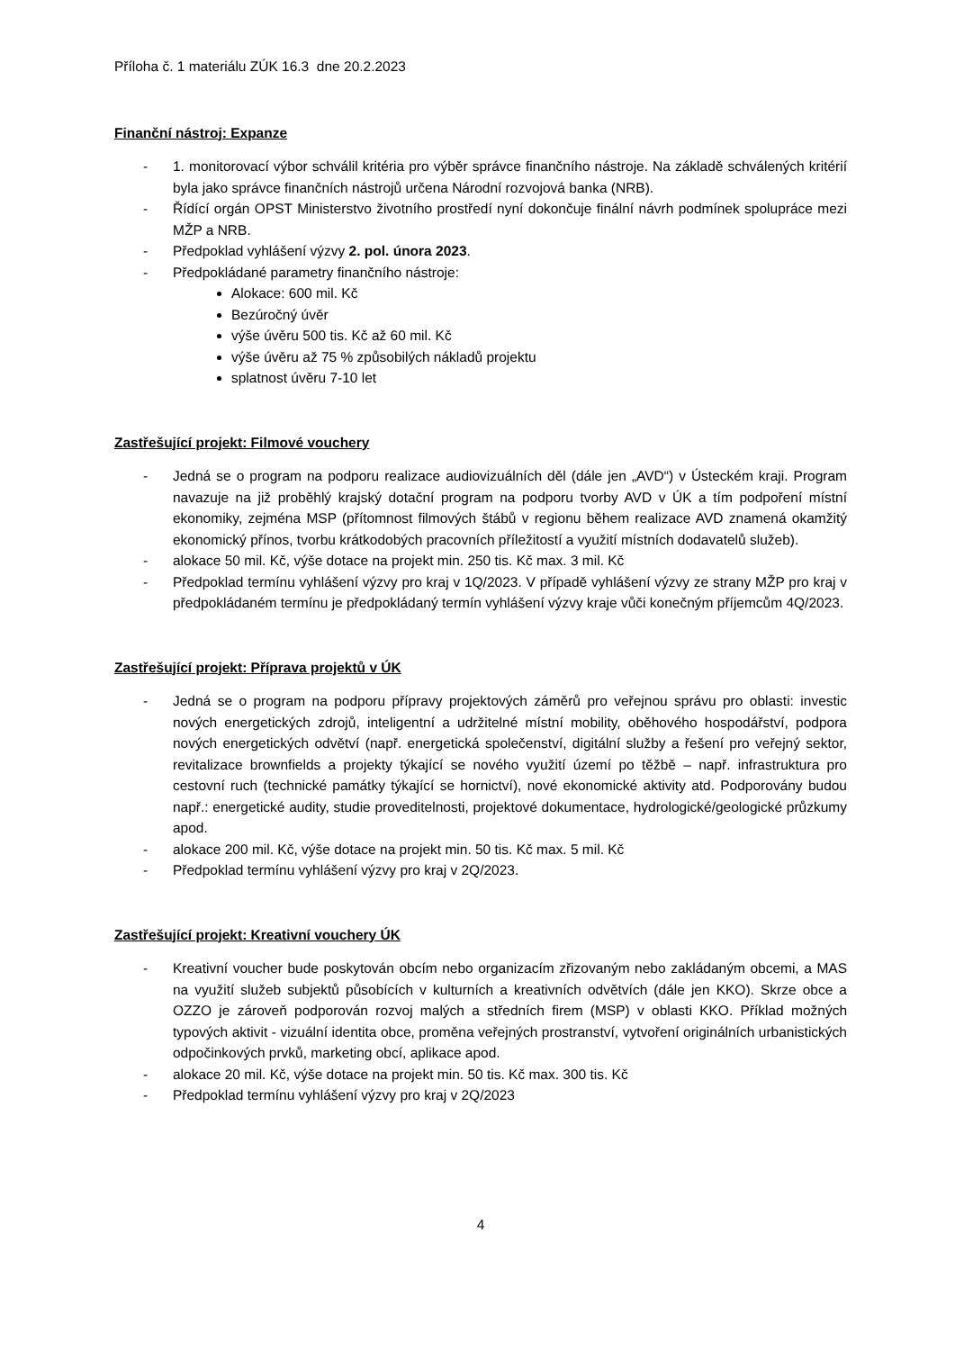Příloha č. 1 materiálu ZÚK 16.3 dne 20.2.2023
Finanční nástroj: Expanze
- 1. monitorovací výbor schválil kritéria pro výběr správce finančního nástroje. Na základě schválených kritérií byla jako správce finančních nástrojů určena Národní rozvojová banka (NRB).
- Řídící orgán OPST Ministerstvo životního prostředí nyní dokončuje finální návrh podmínek spolupráce mezi MŽP a NRB.
- Předpoklad vyhlášení výzvy 2. pol. února 2023.
- Předpokládané parametry finančního nástroje:
Alokace: 600 mil. Kč
Bezúročný úvěr
výše úvěru 500 tis. Kč až 60 mil. Kč
výše úvěru až 75 % způsobilých nákladů projektu
splatnost úvěru 7-10 let
Zastřešující projekt: Filmové vouchery
- Jedná se o program na podporu realizace audiovizuálních děl (dále jen „AVD“) v Ústeckém kraji. Program navazuje na již proběhlý krajský dotační program na podporu tvorby AVD v ÚK a tím podpoření místní ekonomiky, zejména MSP (přítomnost filmových štábů v regionu během realizace AVD znamená okamžitý ekonomický přínos, tvorbu krátkodobých pracovních příležitostí a využití místních dodavatelů služeb).
- alokace 50 mil. Kč, výše dotace na projekt min. 250 tis. Kč max. 3 mil. Kč
- Předpoklad termínu vyhlášení výzvy pro kraj v 1Q/2023. V případě vyhlášení výzvy ze strany MŽP pro kraj v předpokládaném termínu je předpokládaný termín vyhlášení výzvy kraje vůči konečným příjemcům 4Q/2023.
Zastřešující projekt: Příprava projektů v ÚK
- Jedná se o program na podporu přípravy projektových záměrů pro veřejnou správu pro oblasti: investic nových energetických zdrojů, inteligentní a udržitelné místní mobility, oběhového hospodářství, podpora nových energetických odvětví (např. energetická společenství, digitální služby a řešení pro veřejný sektor, revitalizace brownfields a projekty týkající se nového využití území po těžbě – např. infrastruktura pro cestovní ruch (technické památky týkající se hornictví), nové ekonomické aktivity atd. Podporovány budou např.: energetické audity, studie proveditelnosti, projektové dokumentace, hydrologické/geologické průzkumy apod.
- alokace 200 mil. Kč, výše dotace na projekt min. 50 tis. Kč max. 5 mil. Kč
- Předpoklad termínu vyhlášení výzvy pro kraj v 2Q/2023.
Zastřešující projekt: Kreativní vouchery ÚK
- Kreativní voucher bude poskytován obcím nebo organizacím zřizovaným nebo zakládaným obcemi, a MAS na využití služeb subjektů působících v kulturních a kreativních odvětvích (dále jen KKO). Skrze obce a OZZO je zároveň podporován rozvoj malých a středních firem (MSP) v oblasti KKO. Příklad možných typových aktivit - vizuální identita obce, proměna veřejných prostranství, vytvoření originálních urbanistických odpočinkových prvků, marketing obcí, aplikace apod.
- alokace 20 mil. Kč, výše dotace na projekt min. 50 tis. Kč max. 300 tis. Kč
- Předpoklad termínu vyhlášení výzvy pro kraj v 2Q/2023
4